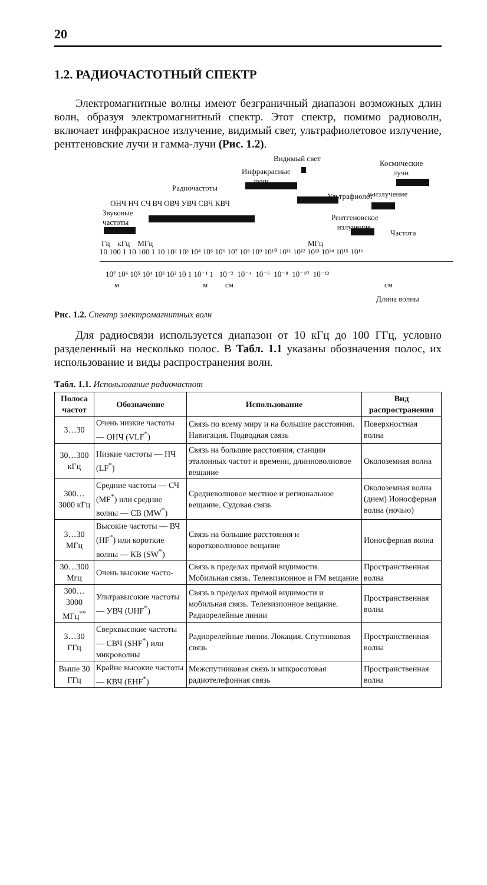20
1.2. РАДИОЧАСТОТНЫЙ СПЕКТР
Электромагнитные волны имеют безграничный диапазон возможных длин волн, образуя электромагнитный спектр. Этот спектр, помимо радиоволн, включает инфракрасное излучение, видимый свет, ультрафиолетовое излучение, рентгеновские лучи и гамма-лучи (Рис. 1.2).
Видимый свет
Космические
лучи Инфракрасные
лучи
Радиочастоты
Ультрафиолет γ-излучение
ОНЧ НЧ СЧ ВЧ ОВЧ УВЧ СВЧ КВЧ
Звуковые
частоты Рентгеновское
излучение
Частота
Гц кГц МГц МГц
10 100 1 10 100 1 10 10² 10³ 10⁴ 10⁵ 10⁶ 10⁷ 10⁸ 10⁹ 10¹⁰ 10¹¹ 10¹² 10¹³ 10¹⁴ 10¹⁵ 10¹⁶
10⁷ 10⁶ 10⁵ 10⁴ 10³ 10² 10 1 10⁻¹ 1 10⁻² 10⁻⁴ 10⁻⁶ 10⁻⁸ 10⁻¹⁰ 10⁻¹²
м м см см
Длина волны
Рис. 1.2. Спектр электромагнитных волн
Для радиосвязи используется диапазон от 10 кГц до 100 ГГц, условно разделенный на несколько полос. В Табл. 1.1 указаны обозначения полос, их использование и виды распространения волн.
Табл. 1.1. Использование радиочастот
| Полоса частот | Обозначение | Использование | Вид распространения |
| --- | --- | --- | --- |
| 3…30 | Очень низкие частоты — ОНЧ (VLF<sup>*</sup>) | Связь по всему миру и на большие расстояния. Навигация. Подводная связь | Поверхностная волна |
| 30…300 кГц | Низкие частоты — НЧ (LF<sup>*</sup>) | Связь на большие расстояния, станции эталонных частот и времени, длинноволновое вещание | Околоземная волна |
| 300…3000 кГц | Средние частоты — СЧ (MF<sup>*</sup>) или средние волны — СВ (MW<sup>*</sup>) | Средневолновое местное и региональное вещание. Судовая связь | Околоземная волна (днем) Ионосферная волна (ночью) |
| 3…30 МГц | Высокие частоты — ВЧ (HF<sup>*</sup>) или короткие волны — КВ (SW<sup>*</sup>) | Связь на большие расстояния и коротковолновое вещание | Ионосферная волна |
| 30…300 Мгц | Очень высокие часто- | Связь в пределах прямой видимости. Мобильная связь. Телевизионное и FM вещание | Пространственная волна |
| 300…3000 МГц<sup>**</sup> | Ультравысокие частоты — УВЧ (UHF<sup>*</sup>) | Связь в пределах прямой видимости и мобильная связь. Телевизионное вещание. Радиорелейные линии | Пространственная волна |
| 3…30 ГГц | Сверхвысокие частоты — СВЧ (SHF<sup>*</sup>) или микроволны | Радиорелейные линии. Локация. Спутниковая связь | Пространственная волна |
| Выше 30 ГГц | Крайне высокие частоты — КВЧ (EHF<sup>*</sup>) | Межспутниковая связь и микросотовая радиотелефонная связь | Пространственная волна |